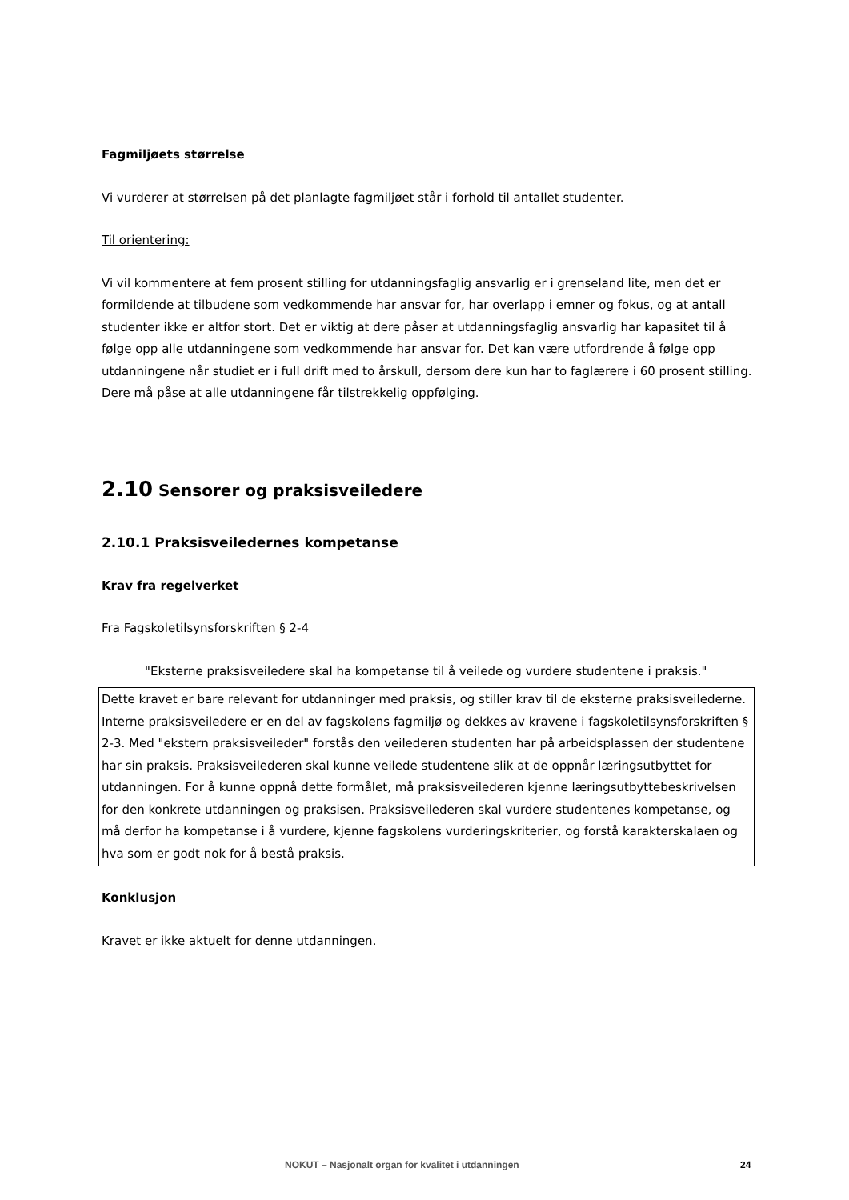Fagmiljøets størrelse
Vi vurderer at størrelsen på det planlagte fagmiljøet står i forhold til antallet studenter.
Til orientering:
Vi vil kommentere at fem prosent stilling for utdanningsfaglig ansvarlig er i grenseland lite, men det er formildende at tilbudene som vedkommende har ansvar for, har overlapp i emner og fokus, og at antall studenter ikke er altfor stort. Det er viktig at dere påser at utdanningsfaglig ansvarlig har kapasitet til å følge opp alle utdanningene som vedkommende har ansvar for. Det kan være utfordrende å følge opp utdanningene når studiet er i full drift med to årskull, dersom dere kun har to faglærere i 60 prosent stilling. Dere må påse at alle utdanningene får tilstrekkelig oppfølging.
2.10 Sensorer og praksisveiledere
2.10.1 Praksisveiledernes kompetanse
Krav fra regelverket
Fra Fagskoletilsynsforskriften § 2-4
"Eksterne praksisveiledere skal ha kompetanse til å veilede og vurdere studentene i praksis."
Dette kravet er bare relevant for utdanninger med praksis, og stiller krav til de eksterne praksisveilederne. Interne praksisveiledere er en del av fagskolens fagmiljø og dekkes av kravene i fagskoletilsynsforskriften § 2-3. Med "ekstern praksisveileder" forstås den veilederen studenten har på arbeidsplassen der studentene har sin praksis. Praksisveilederen skal kunne veilede studentene slik at de oppnår læringsutbyttet for utdanningen. For å kunne oppnå dette formålet, må praksisveilederen kjenne læringsutbyttebeskrivelsen for den konkrete utdanningen og praksisen. Praksisveilederen skal vurdere studentenes kompetanse, og må derfor ha kompetanse i å vurdere, kjenne fagskolens vurderingskriterier, og forstå karakterskalaen og hva som er godt nok for å bestå praksis.
Konklusjon
Kravet er ikke aktuelt for denne utdanningen.
NOKUT – Nasjonalt organ for kvalitet i utdanningen 24